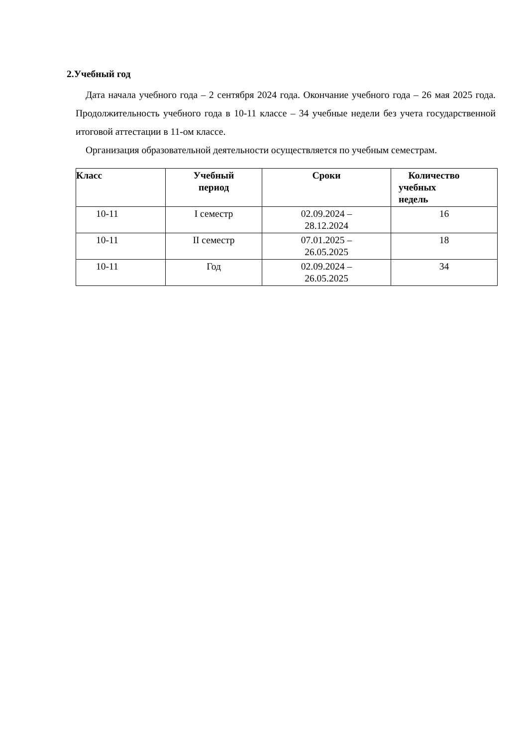2.Учебный год
Дата начала учебного года – 2 сентября 2024 года. Окончание учебного года – 26 мая 2025 года. Продолжительность учебного года в 10-11 классе – 34 учебные недели без учета государственной итоговой аттестации в 11-ом классе.
Организация образовательной деятельности осуществляется по учебным семестрам.
| Класс | Учебный период | Сроки | Количество учебных недель |
| --- | --- | --- | --- |
| 10-11 | I семестр | 02.09.2024 – 28.12.2024 | 16 |
| 10-11 | II семестр | 07.01.2025 – 26.05.2025 | 18 |
| 10-11 | Год | 02.09.2024 – 26.05.2025 | 34 |